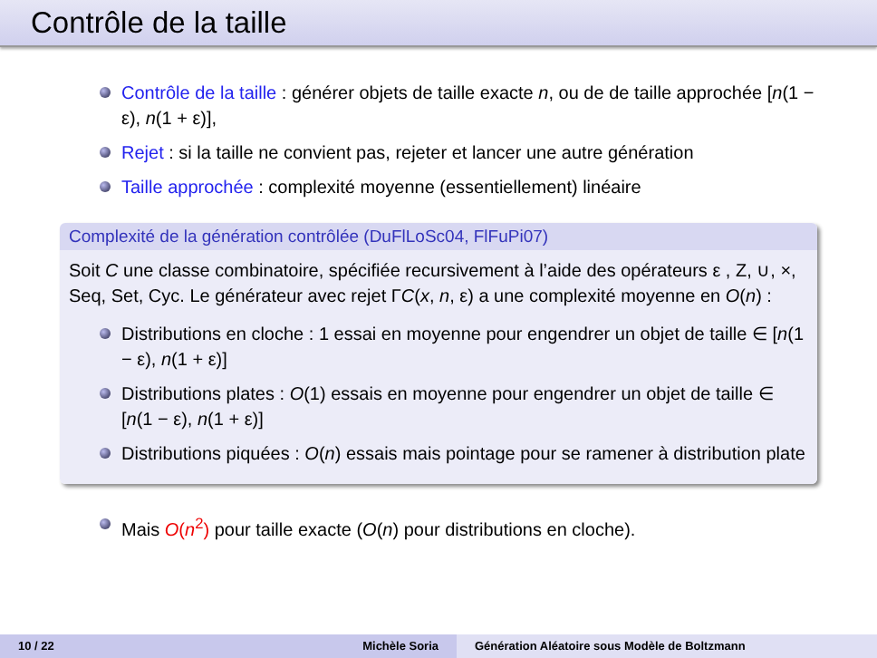Contrôle de la taille
Contrôle de la taille : générer objets de taille exacte n, ou de de taille approchée [n(1 − ε), n(1 + ε)],
Rejet : si la taille ne convient pas, rejeter et lancer une autre génération
Taille approchée : complexité moyenne (essentiellement) linéaire
Complexité de la génération contrôlée (DuFlLoSc04, FlFuPi07)
Soit C une classe combinatoire, spécifiée recursivement à l’aide des opérateurs ε , Z, ∪, ×, Seq, Set, Cyc. Le générateur avec rejet ΓC(x, n, ε) a une complexité moyenne en O(n) :
Distributions en cloche : 1 essai en moyenne pour engendrer un objet de taille ∈ [n(1 − ε), n(1 + ε)]
Distributions plates : O(1) essais en moyenne pour engendrer un objet de taille ∈ [n(1 − ε), n(1 + ε)]
Distributions piquées : O(n) essais mais pointage pour se ramener à distribution plate
Mais O(n<sup>2</sup>) pour taille exacte (O(n) pour distributions en cloche).
10 / 22 Michèle Soria Génération Aléatoire sous Modèle de Boltzmann